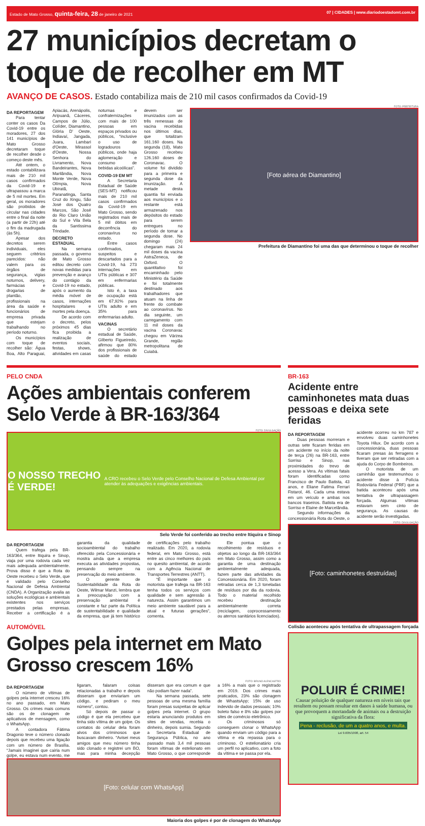Estado de Mato Grosso, quinta-feira, 28 de janeiro de 2021 07 | CIDADES | www.diariodoestadomt.com.br
27 municípios decretam o toque de recolher em MT
AVANÇO DE CASOS. Estado contabiliza mais de 210 mil casos confirmados da Covid-19
FOTO: PREFEITURA
DA REPORTAGEM
Para tentar conter os casos Da Covid-19 entre os moradores, 27 dos 141 municípios de Mato Grosso decretaram toque de recolher desde o começo deste mês.
Até ontem, o estado contabilizava mais de 210 mil casos confirmados da Covid-19 e ultrapassou a marca de 5 mil mortes. Em geral, os moradores são proibidos de circular nas cidades entre o final da noite (a partir de 22h) até o fim da madrugada (às 5h).
Apesar dos decretos serem individuais, eles seguem critérios parecidos: não valem para os órgãos de segurança, vigias noturnos, delivery, farmácias e drogarias de plantão, profissionais na área da saúde e funcionários de empresa privada que estejam trabalhando no período noturno.
Os municípios com toque de recolher são: Água Boa, Alto Paraguai, Apiacás, Arenápolis, Aripuanã, Cáceres, Campos de Júlio, Colíder, Diamantino, Glória D' Oeste, Indiavaí, Jangada, Juara, Lambari d'Oeste, Mirassol d'Oeste, Nossa Senhora do Livramento, Nova Bandeirantes, Nova Marilândia, Nova Monte Verde, Nova Olímpia, Nova Ubiratã, Paranatinga, Santa Cruz do Xingu, São José dos Quatro Marcos, São José do Rio Claro União do Sul e Vila Bela da Santíssima Trindade.
DECRETO ESTADUAL
Na semana passada, o governo de Mato Grosso editou decreto com novas medidas para prevenção e avanço do contágio da Covid-19 no estado, após o aumento da média móvel de casos, internações hospitalares e mortes pela doença.
De acordo com o decreto, pelos próximos 45 dias fica proibida a realização de eventos sociais, festas, shows, atividades em casas noturnas e confraternizações com mais de 100 pessoas em espaços privados ou públicos, “inclusive o uso de logradouros públicos, onde haja aglomeração e consumo de bebidas alcoólicas”.
COVID-19 EM MT
A Secretaria Estadual de Saúde (SES-MT) notificou mais de 210 mil casos confirmados da Covid-19 em Mato Grosso, sendo registrados mais de 5 mil óbitos em decorrência do coronavírus no estado.
Entre casos confirmados, suspeitos e descartados para a Covid-19, há 273 internações em UTIs públicas e 307 em enfermarias públicas.
Isto é, a taxa de ocupação está em 67,92% para UTIs adulto e em 35% para enfermarias adulto.
VACINAS
O secretário estadual de Saúde, Gilberto Figueiredo, afirmou que 80% dos profissionais de saúde do estado devem ser imunizados com as três remessas de vacina recebidas nos últimos dias, que totalizam 161.160 doses. Na segunda (18), Mato Grosso recebeu 126.160 doses de Coronavac. O volume foi dividido para a primeira e segunda dose da imunização. A metade desta quantia foi enviada aos municípios e o restante está armazenado nos depósitos do estado para serem entregues no período de tomar a segunda dose. No domingo (24) chegaram mais 24 mil doses da vacina AstraZeneca, de Oxford. O quantitativo foi encaminhado pelo Ministério da Saúde e foi totalmente destinado aos trabalhadores que atuam na linha de frente do combate ao coronavírus. No dia seguinte, um carregamento com 11 mil doses da vacina Coronavac chegou em Várzea Grande, região metropolitana de Cuiabá.
[Foto aérea de Diamantino]
Prefeitura de Diamantino foi uma das que determinou o toque de recolher
PELO CNDA
Ações ambientais conferem Selo Verde à BR-163/364
FOTO: DIVULGAÇÃO
O NOSSO TRECHO É VERDE!
A CRO recebeu o Selo Verde pelo Conselho Nacional de Defesa Ambiental por atender às adequações e exigências ambientais.
Selo Verde foi conferido ao trecho entre Itiquira e Sinop
DA REPORTAGEM
Quem trafega pela BR-163/364, entre Itiquira e Sinop, viaja por uma rodovia cada vez mais adequada ambientalmente. Prova disso é que a Rota do Oeste recebeu o Selo Verde, que é validado pelo Conselho Nacional de Defesa Ambiental (CNDA). A Organização avalia as soluções ecológicas e ambientais existentes nos serviços prestados pelas empresas. Receber a certificação é a garantia da qualidade socioambiental do trabalho oferecido pela Concessionária e mostra ainda que a empresa executa as atividades propostas, pensando sempre na preservação do meio ambiente.
O gerente de Sustentabilidade da Rota do Oeste, Wilmar Manzi, lembra que a preocupação com a preservação ambiental é constante e faz parte da Política de sustentabilidade e qualidade da empresa, que já tem histórico de certificações pelo trabalho realizado. Em 2020, a rodovia federal, em Mato Grosso, está entre as cinco melhores do país no quesito ambiental, de acordo com a Agência Nacional de Transportes Terrestres (ANTT).
“É importante que o motorista que trafega na BR-163 tenha todos os serviços com qualidade e sem agressão à natureza. Assim garantimos um meio ambiente saudável para a atual e futuras gerações”, comenta.
Ele pontua que o recolhimento de resíduos e objetos ao longo da BR-163/364 em Mato Grosso, assim como a garantia de uma destinação ambientalmente adequada, fazem parte das atividades da Concessionária. Em 2020, foram retiradas cerca de 1,3 toneladas de resíduos por dia da rodovia. Todo o material recolhido recebeu destinação ambientalmente correta (reciclagem, coprocessamento ou aterros sanitários licenciados).
AUTOMÓVEL
Golpes pela internet em Mato Grosso crescem 16%
FOTO: BRUNO ALENCASTRO
DA REPORTAGEM
O número de vítimas de golpes pela internet cresceu 16% no ano passado, em Mato Grosso. Os crimes mais comuns são os de clonagem de aplicativos de mensagem, como o WhatsApp.
A contadora Fátima Dragonio teve o número clonado depois que recebeu uma ligação com um número de Brasília. “Jamais imaginei que cairia num golpe, eu estava num evento, me ligaram, falaram coisas relacionadas a trabalho e depois disseram que enviariam um código, e pediram o meu número”, contou.
Só depois de passar o código é que ela percebeu que tinha sido vítima de um golpe. Os contatos do celular dela foram alvos dos criminosos que buscavam dinheiro. “Avisei meus amigos que meu número tinha sido clonado e registrei um BO, mas para minha decepção disseram que era comum e que não podiam fazer nada”.
Na semana passada, sete pessoas de uma mesma família foram presas suspeitas de aplicar golpes pela internet. O grupo estaria anunciando produtos em sites de vendas, recebia o dinheiro, depois sumia. Segundo a Secretaria Estadual de Segurança Pública, no ano passado mais 3,4 mil pessoas foram vítimas de estelionato em Mato Grosso, o que corresponde a 16% a mais que o registrado em 2019. Dos crimes mais praticados, 23% são clonagem de WhastsApp; 15% de uso indevido de dados pessoais; 10% boleto falso e 8% são golpes por sites de comércio eletrônico.
Os criminosos só conseguem clonar o WhatsApp quando enviam um código para a vítima e ela repassa para o criminoso. O estelionatário cria um perfil no aplicativo, com a foto da vítima e se passa por ela.
[Foto: celular com WhatsApp]
Maioria dos golpes é por de clonagem do WhatsApp
BR-163
Acidente entre caminhonetes mata duas pessoas e deixa sete feridas
DA REPORTAGEM
Duas pessoas morreram e outras sete ficaram feridas em um acidente no início da noite de terça (26) na BR-163, entre Sorriso e Sinop, nas proximidades do trevo de acesso a Vera. As vítimas fatais foram identificadas como Francisco de Paulo Batista, 43 anos, e Eliane Fatima Ferrari Fistarol, 46. Cada uma estava em um veículo e ambas nos bancos traseiros. Batista era de Sorriso e Elaine de Marcelândia.
Segundo informações da concessionária Rota do Oeste, o acidente ocorreu no km 787 e envolveu duas caminhonetes Toyota Hilux. De acordo com a concessionária, duas pessoas ficaram presas às ferragens e tiveram que ser retiradas com a ajuda do Corpo de Bombeiros.
O motorista de um caminhão que testemunhou o acidente disse à Polícia Rodoviária Federal (PRF) que a batida aconteceu após uma tentativa de ultrapassagem forçada. Algumas vítimas estavam sem cinto de segurança. As causas do acidente serão investigadas.
FOTO: DIVULGAÇÃO
[Foto: caminhonetes destruídas]
Colisão aconteceu após tentativa de ultrapassagem forçada
POLUIR É CRIME!
Causar poluição de qualquer natureza em níveis tais que resultem ou possam resultar em danos à saúde humana, ou que provoquem a mortandade de animais ou a destruição significativa da flora:
Pena - reclusão, de um a quatro anos, e multa.
Lei 9.605/1998, art. 54